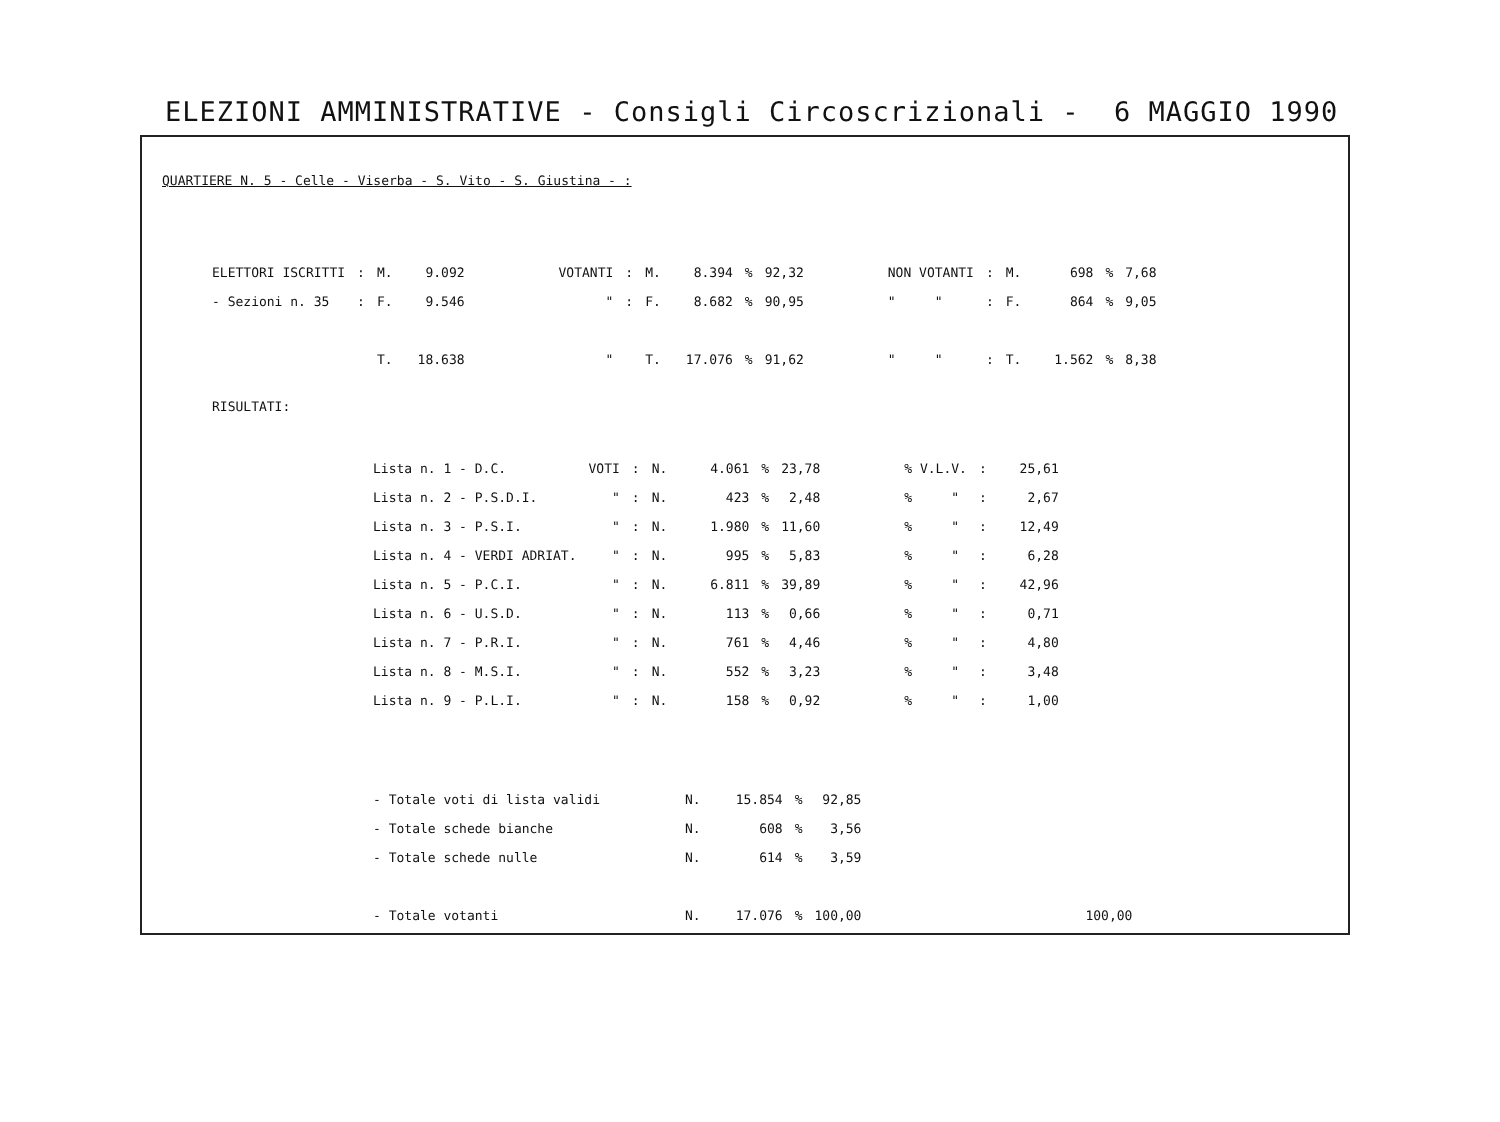ELEZIONI AMMINISTRATIVE - Consigli Circoscrizionali - 6 MAGGIO 1990
QUARTIERE N. 5 - Celle - Viserba - S. Vito - S. Giustina - :
| ELETTORI ISCRITTI | : | M. | 9.092 | | VOTANTI | : | M. | 8.394 | % | 92,32 | | NON VOTANTI | : | M. | 698 | % | 7,68 |
| - Sezioni n. 35 | : | F. | 9.546 | | " | : | F. | 8.682 | % | 90,95 | | " " | : | F. | 864 | % | 9,05 |
| | | T. | 18.638 | | " | | T. | 17.076 | % | 91,62 | | " " | : | T. | 1.562 | % | 8,38 |
RISULTATI:
| Lista n. 1 - D.C. | VOTI | : | N. | 4.061 | % | 23,78 | | % V.L.V. | : | 25,61 |
| Lista n. 2 - P.S.D.I. | " | : | N. | 423 | % | 2,48 | | % " | : | 2,67 |
| Lista n. 3 - P.S.I. | " | : | N. | 1.980 | % | 11,60 | | % " | : | 12,49 |
| Lista n. 4 - VERDI ADRIAT. | " | : | N. | 995 | % | 5,83 | | % " | : | 6,28 |
| Lista n. 5 - P.C.I. | " | : | N. | 6.811 | % | 39,89 | | % " | : | 42,96 |
| Lista n. 6 - U.S.D. | " | : | N. | 113 | % | 0,66 | | % " | : | 0,71 |
| Lista n. 7 - P.R.I. | " | : | N. | 761 | % | 4,46 | | % " | : | 4,80 |
| Lista n. 8 - M.S.I. | " | : | N. | 552 | % | 3,23 | | % " | : | 3,48 |
| Lista n. 9 - P.L.I. | " | : | N. | 158 | % | 0,92 | | % " | : | 1,00 |
| - Totale voti di lista validi | N. | 15.854 | % | 92,85 | | |
| - Totale schede bianche | N. | 608 | % | 3,56 | | |
| - Totale schede nulle | N. | 614 | % | 3,59 | | |
| - Totale votanti | N. | 17.076 | % | 100,00 | | 100,00 |